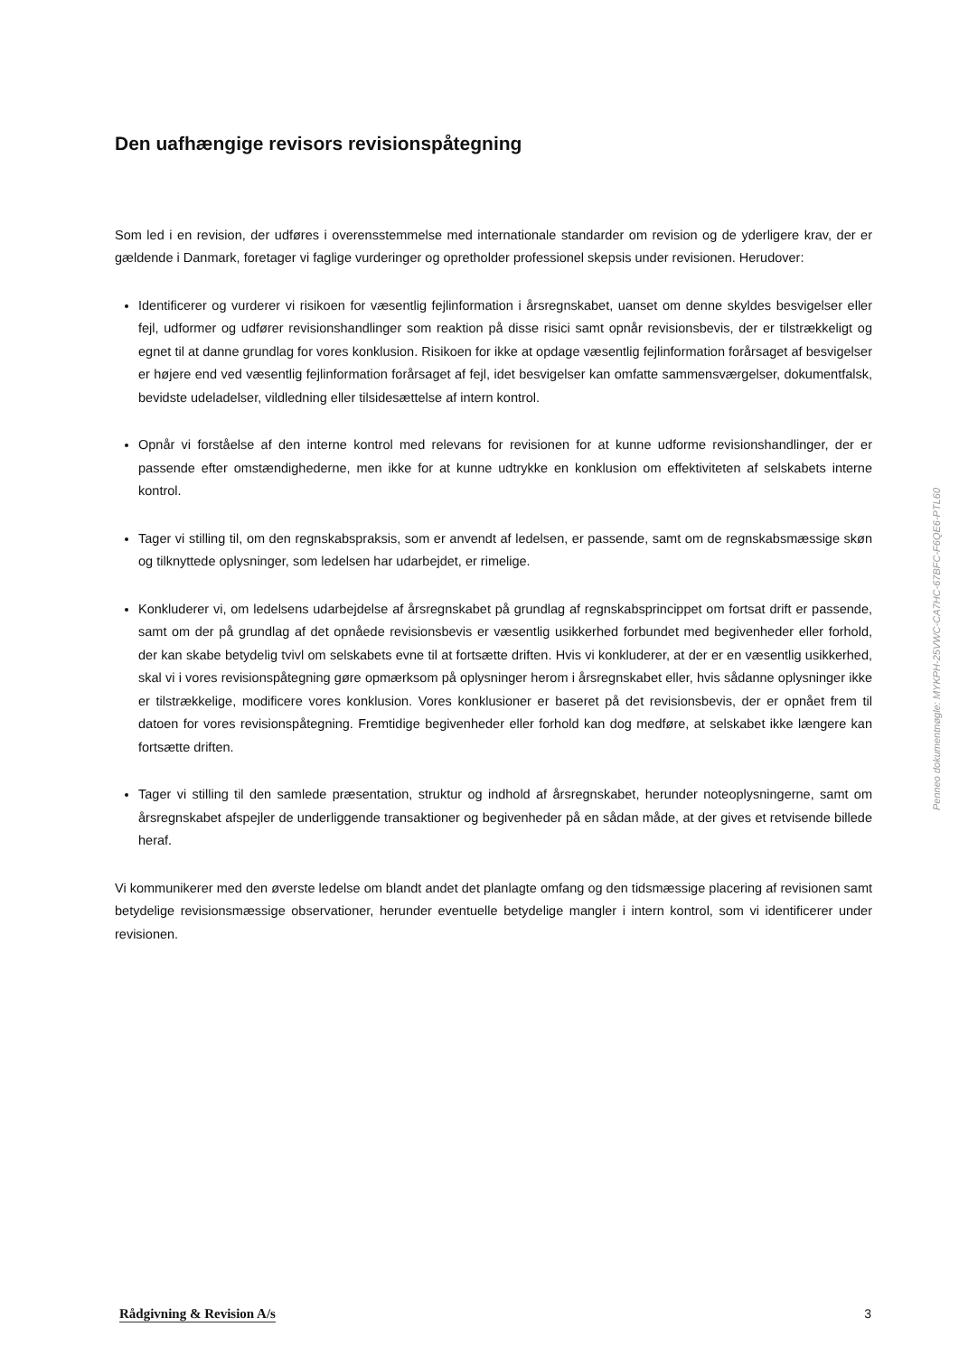Den uafhængige revisors revisionspåtegning
Som led i en revision, der udføres i overensstemmelse med internationale standarder om revision og de yderligere krav, der er gældende i Danmark, foretager vi faglige vurderinger og opretholder professionel skepsis under revisionen. Herudover:
Identificerer og vurderer vi risikoen for væsentlig fejlinformation i årsregnskabet, uanset om denne skyldes besvigelser eller fejl, udformer og udfører revisionshandlinger som reaktion på disse risici samt opnår revisionsbevis, der er tilstrækkeligt og egnet til at danne grundlag for vores konklusion. Risikoen for ikke at opdage væsentlig fejlinformation forårsaget af besvigelser er højere end ved væsentlig fejlinformation forårsaget af fejl, idet besvigelser kan omfatte sammensværgelser, dokumentfalsk, bevidste udeladelser, vildledning eller tilsidesættelse af intern kontrol.
Opnår vi forståelse af den interne kontrol med relevans for revisionen for at kunne udforme revisionshandlinger, der er passende efter omstændighederne, men ikke for at kunne udtrykke en konklusion om effektiviteten af selskabets interne kontrol.
Tager vi stilling til, om den regnskabspraksis, som er anvendt af ledelsen, er passende, samt om de regnskabsmæssige skøn og tilknyttede oplysninger, som ledelsen har udarbejdet, er rimelige.
Konkluderer vi, om ledelsens udarbejdelse af årsregnskabet på grundlag af regnskabsprincippet om fortsat drift er passende, samt om der på grundlag af det opnåede revisionsbevis er væsentlig usikkerhed forbundet med begivenheder eller forhold, der kan skabe betydelig tvivl om selskabets evne til at fortsætte driften. Hvis vi konkluderer, at der er en væsentlig usikkerhed, skal vi i vores revisionspåtegning gøre opmærksom på oplysninger herom i årsregnskabet eller, hvis sådanne oplysninger ikke er tilstrækkelige, modificere vores konklusion. Vores konklusioner er baseret på det revisionsbevis, der er opnået frem til datoen for vores revisionspåtegning. Fremtidige begivenheder eller forhold kan dog medføre, at selskabet ikke længere kan fortsætte driften.
Tager vi stilling til den samlede præsentation, struktur og indhold af årsregnskabet, herunder noteoplysningerne, samt om årsregnskabet afspejler de underliggende transaktioner og begivenheder på en sådan måde, at der gives et retvisende billede heraf.
Vi kommunikerer med den øverste ledelse om blandt andet det planlagte omfang og den tidsmæssige placering af revisionen samt betydelige revisionsmæssige observationer, herunder eventuelle betydelige mangler i intern kontrol, som vi identificerer under revisionen.
Penneo dokumentnøgle: MYKPH-25VWC-CA7HC-67BFC-F6QE6-PTL60
Rådgivning & Revision A/s 3